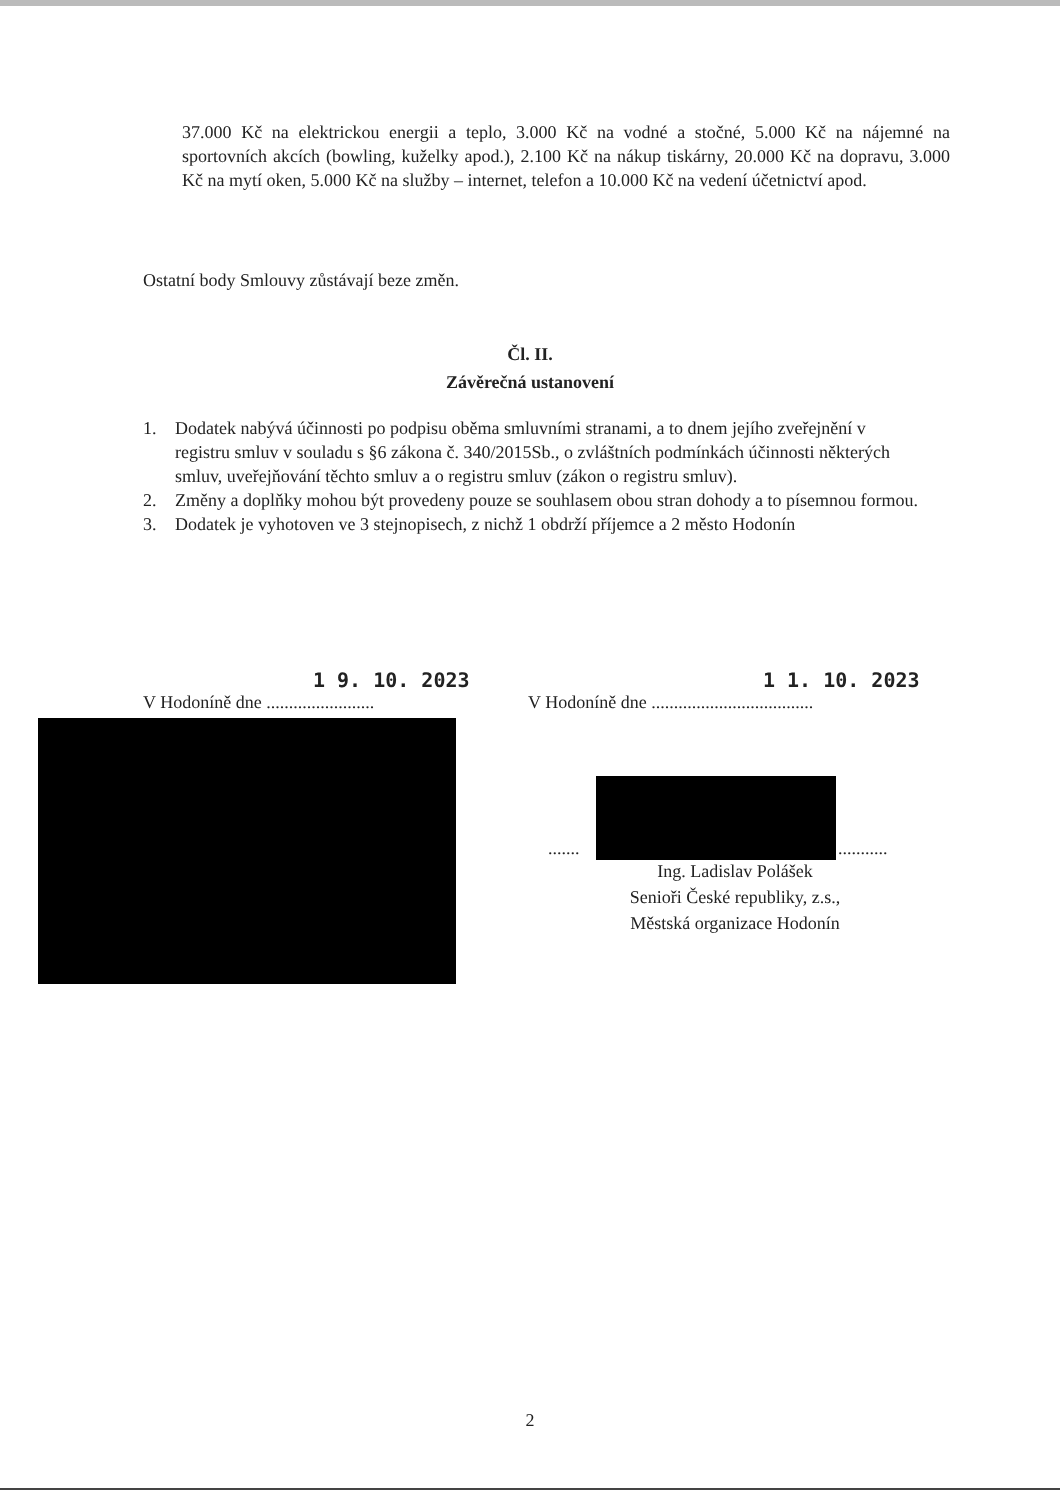37.000 Kč na elektrickou energii a teplo, 3.000 Kč na vodné a stočné, 5.000 Kč na nájemné na sportovních akcích (bowling, kuželky apod.), 2.100 Kč na nákup tiskárny, 20.000 Kč na dopravu, 3.000 Kč na mytí oken, 5.000 Kč na služby – internet, telefon a 10.000 Kč na vedení účetnictví apod.
Ostatní body Smlouvy zůstávají beze změn.
Čl. II.
Závěrečná ustanovení
1. Dodatek nabývá účinnosti po podpisu oběma smluvními stranami, a to dnem jejího zveřejnění v registru smluv v souladu s §6 zákona č. 340/2015Sb., o zvláštních podmínkách účinnosti některých smluv, uveřejňování těchto smluv a o registru smluv (zákon o registru smluv).
2. Změny a doplňky mohou být provedeny pouze se souhlasem obou stran dohody a to písemnou formou.
3. Dodatek je vyhotoven ve 3 stejnopisech, z nichž 1 obdrží příjemce a 2 město Hodonín
1 9. 10. 2023
V Hodoníně dne ........................
1 1. 10. 2023
V Hodoníně dne ....................................
....... ...........
Ing. Ladislav Polášek
Senioři České republiky, z.s.,
Městská organizace Hodonín
2